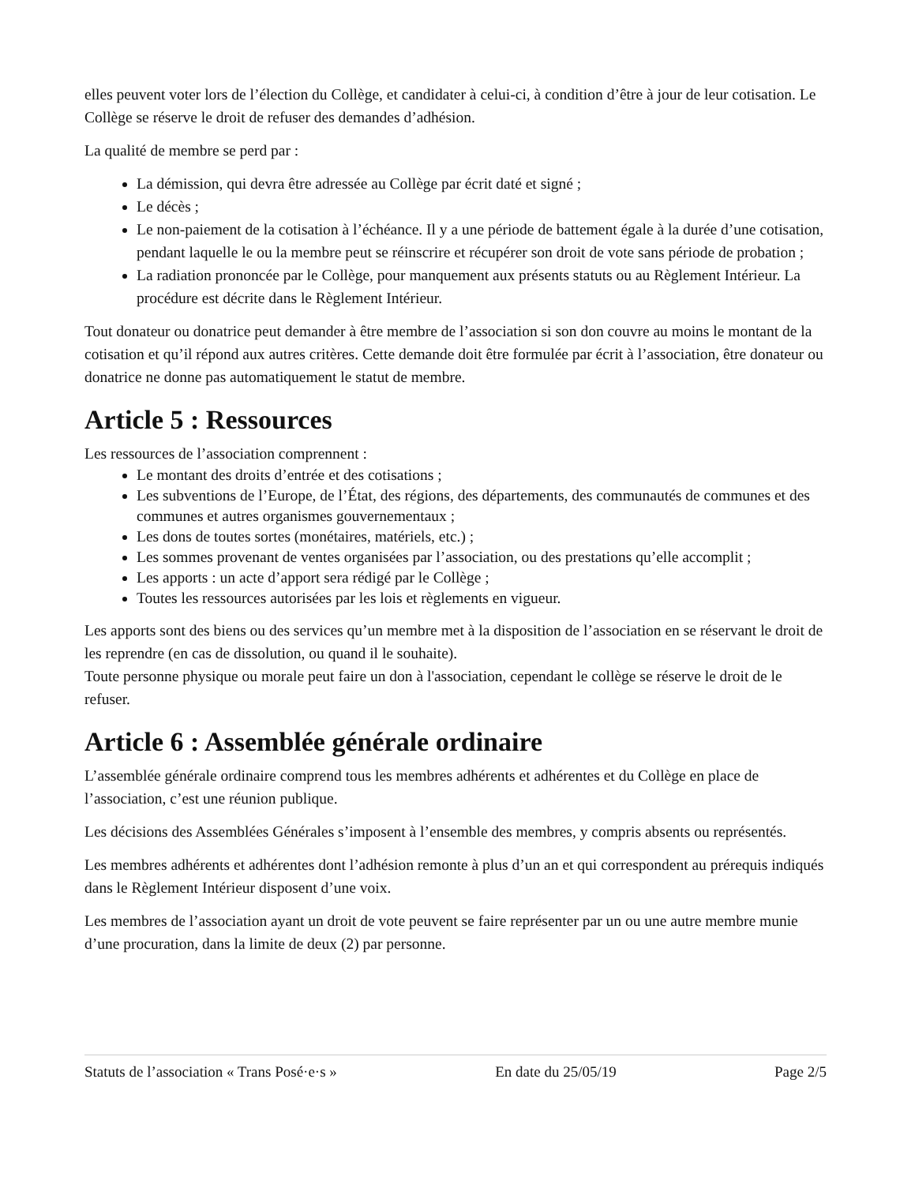elles peuvent voter lors de l’élection du Collège, et candidater à celui-ci, à condition d’être à jour de leur cotisation. Le Collège se réserve le droit de refuser des demandes d’adhésion.
La qualité de membre se perd par :
La démission, qui devra être adressée au Collège par écrit daté et signé ;
Le décès ;
Le non-paiement de la cotisation à l’échéance. Il y a une période de battement égale à la durée d’une cotisation, pendant laquelle le ou la membre peut se réinscrire et récupérer son droit de vote sans période de probation ;
La radiation prononcée par le Collège, pour manquement aux présents statuts ou au Règlement Intérieur. La procédure est décrite dans le Règlement Intérieur.
Tout donateur ou donatrice peut demander à être membre de l’association si son don couvre au moins le montant de la cotisation et qu’il répond aux autres critères. Cette demande doit être formulée par écrit à l’association, être donateur ou donatrice ne donne pas automatiquement le statut de membre.
Article 5 : Ressources
Les ressources de l’association comprennent :
Le montant des droits d’entrée et des cotisations ;
Les subventions de l’Europe, de l’État, des régions, des départements, des communautés de communes et des communes et autres organismes gouvernementaux ;
Les dons de toutes sortes (monétaires, matériels, etc.) ;
Les sommes provenant de ventes organisées par l’association, ou des prestations qu’elle accomplit ;
Les apports : un acte d’apport sera rédigé par le Collège ;
Toutes les ressources autorisées par les lois et règlements en vigueur.
Les apports sont des biens ou des services qu’un membre met à la disposition de l’association en se réservant le droit de les reprendre (en cas de dissolution, ou quand il le souhaite).
Toute personne physique ou morale peut faire un don à l'association, cependant le collège se réserve le droit de le refuser.
Article 6 : Assemblée générale ordinaire
L’assemblée générale ordinaire comprend tous les membres adhérents et adhérentes et du Collège en place de l’association, c’est une réunion publique.
Les décisions des Assemblées Générales s’imposent à l’ensemble des membres, y compris absents ou représentés.
Les membres adhérents et adhérentes dont l’adhésion remonte à plus d’un an et qui correspondent au prérequis indiqués dans le Règlement Intérieur disposent d’une voix.
Les membres de l’association ayant un droit de vote peuvent se faire représenter par un ou une autre membre munie d’une procuration, dans la limite de deux (2) par personne.
Statuts de l’association « Trans Posé·e·s » En date du 25/05/19 Page 2/5